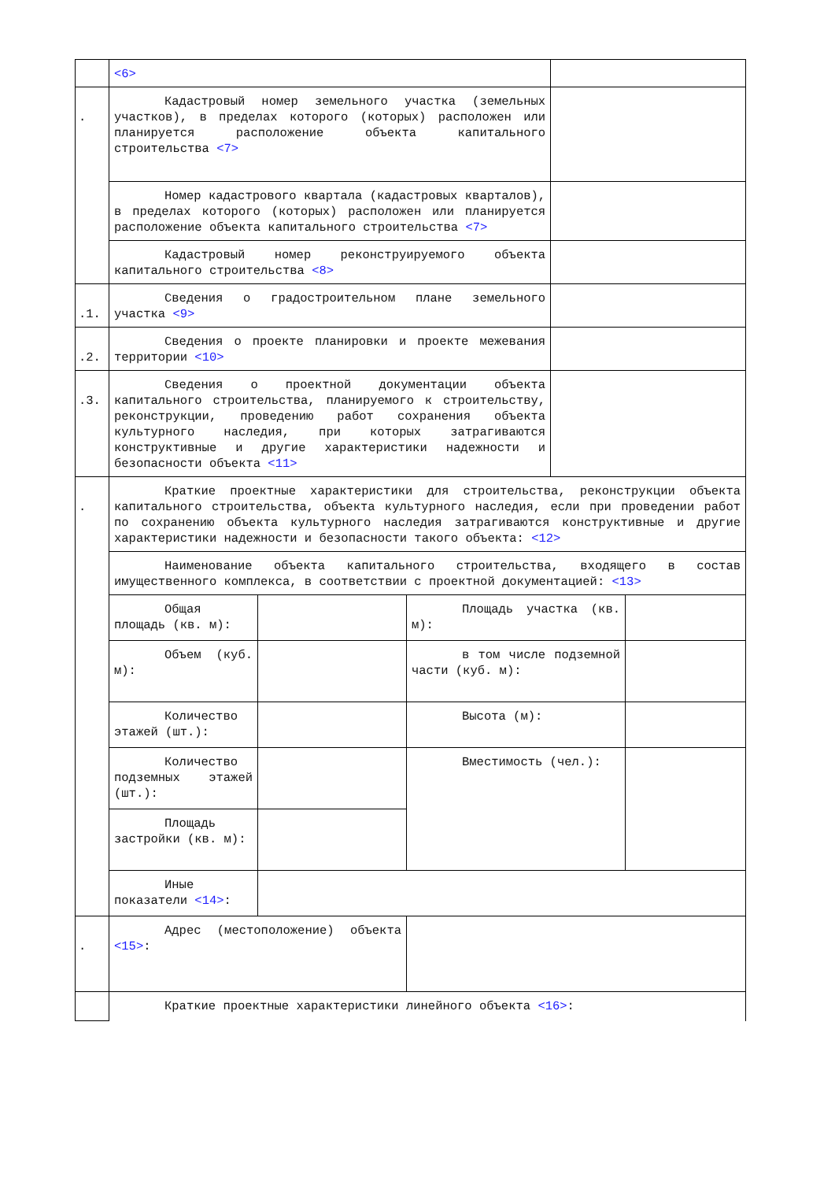| | <6> | | | | |
| . | Кадастровый номер земельного участка (земельных участков), в пределах которого (которых) расположен или планируется расположение объекта капитального строительства <7> | | | | |
| | Номер кадастрового квартала (кадастровых кварталов), в пределах которого (которых) расположен или планируется расположение объекта капитального строительства <7> | | | | |
| | Кадастровый номер реконструируемого объекта капитального строительства <8> | | | | |
| .1. | Сведения о градостроительном плане земельного участка <9> | | | | |
| .2. | Сведения о проекте планировки и проекте межевания территории <10> | | | | |
| .3. | Сведения о проектной документации объекта капитального строительства, планируемого к строительству, реконструкции, проведению работ сохранения объекта культурного наследия, при которых затрагиваются конструктивные и другие характеристики надежности и безопасности объекта <11> | | | | |
| . | Краткие проектные характеристики для строительства, реконструкции объекта капитального строительства, объекта культурного наследия, если при проведении работ по сохранению объекта культурного наследия затрагиваются конструктивные и другие характеристики надежности и безопасности такого объекта: <12> | | | | |
| | Наименование объекта капитального строительства, входящего в состав имущественного комплекса, в соответствии с проектной документацией: <13> | | | | |
| | Общая площадь (кв. м): | | Площадь участка (кв. м): | | |
| | Объем (куб. м): | | в том числе подземной части (куб. м): | | |
| | Количество этажей (шт.): | | Высота (м): | | |
| | Количество подземных этажей (шт.): | | Вместимость (чел.): | | |
| | Площадь застройки (кв. м): | | | | |
| | Иные показатели <14> : | | | | |
| . | Адрес (местоположение) объекта <15> : | | | | |
| | Краткие проектные характеристики линейного объекта <16> : | | | | |